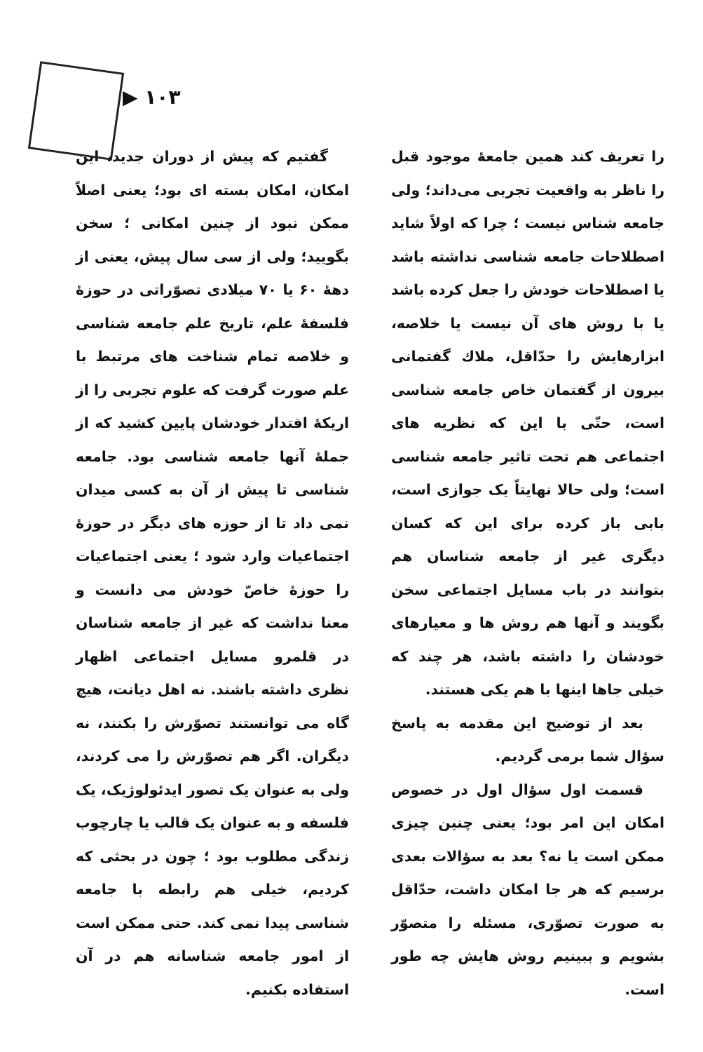▶ ۱۰۳
را تعریف کند همین جامعهٔ موجود قبل را ناظر به واقعیت تجربی می‌داند؛ ولی جامعه شناس نیست ؛ چرا که اولاً شاید اصطلاحات جامعه شناسی نداشته باشد یا اصطلاحات خودش را جعل کرده باشد یا با روش های آن نیست یا خلاصه، ابزارهایش را حدّاقل، ملاك گفتمانی بیرون از گفتمان خاص جامعه شناسی است، حتّی با این که نظریه های اجتماعی هم تحت تاثیر جامعه شناسی است؛ ولی حالا نهایتاً یک جوازی است، بابی باز کرده برای این که کسان دیگری غیر از جامعه شناسان هم بتوانند در باب مسایل اجتماعی سخن بگویند و آنها هم روش ها و معیارهای خودشان را داشته باشد، هر چند که خیلی جاها اینها با هم یکی هستند.
بعد از توضیح این مقدمه به پاسخ سؤال شما برمی گردیم.
قسمت اول سؤال اول در خصوص امکان این امر بود؛ یعنی چنین چیزی ممکن است یا نه؟ بعد به سؤالات بعدی برسیم که هر جا امکان داشت، حدّاقل به صورت تصوّری، مسئله را متصوّر بشویم و ببینیم روش هایش چه طور است.
گفتیم که پیش از دوران جدید، این امکان، امکان بسته ای بود؛ یعنی اصلاً ممکن نبود از چنین امکانی ؛ سخن بگویید؛ ولی از سی سال پیش، یعنی از دههٔ ۶۰ یا ۷۰ میلادی تصوّراتی در حوزهٔ فلسفهٔ علم، تاریخ علم جامعه شناسی و خلاصه تمام شناخت های مرتبط با علم صورت گرفت که علوم تجربی را از اریکهٔ اقتدار خودشان پایین کشید که از جملهٔ آنها جامعه شناسی بود. جامعه شناسی تا پیش از آن به کسی میدان نمی داد تا از حوزه های دیگر در حوزهٔ اجتماعیات وارد شود ؛ یعنی اجتماعیات را حوزهٔ خاصّ خودش می دانست و معنا نداشت که غیر از جامعه شناسان در قلمرو مسایل اجتماعی اظهار نظری داشته باشند. نه اهل دیانت، هیچ گاه می توانستند تصوّرش را بکنند، نه دیگران. اگر هم تصوّرش را می کردند، ولی به عنوان یک تصور ایدئولوژیک، یک فلسفه و به عنوان یک قالب یا چارچوب زندگی مطلوب بود ؛ چون در بحثی که کردیم، خیلی هم رابطه با جامعه شناسی پیدا نمی کند. حتی ممکن است از امور جامعه شناسانه هم در آن استفاده بکنیم.